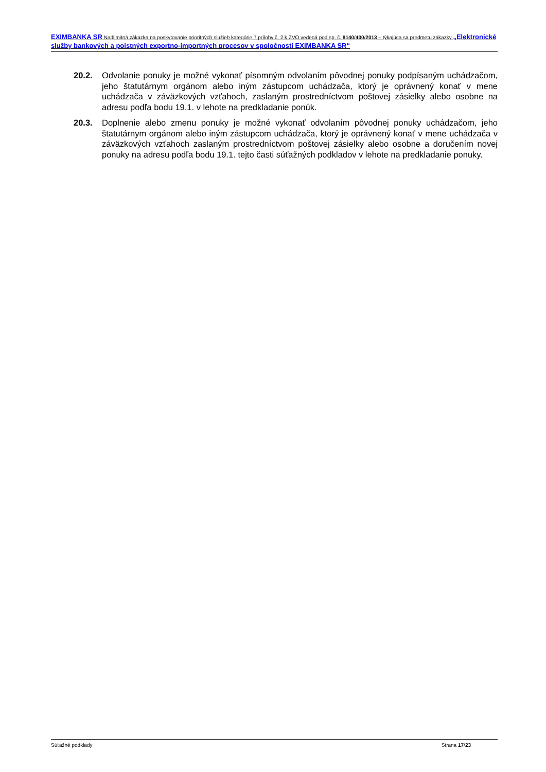EXIMBANKA SR Nadlimitná zákazka na poskytovanie prioritných služieb kategórie 7 prílohy č. 2 k ZVO vedená pod sp. č. 8140/400/2013 – týkajúca sa predmetu zákazky „Elektronické služby bankových a poistných exportno-importných procesov v spoločnosti EXIMBANKA SR“
20.2. Odvolanie ponuky je možné vykonať písomným odvolaním pôvodnej ponuky podpísaným uchádzačom, jeho štatutárnym orgánom alebo iným zástupcom uchádzača, ktorý je oprávnený konať v mene uchádzača v záväzkových vzťahoch, zaslaným prostredníctvom poštovej zásielky alebo osobne na adresu podľa bodu 19.1. v lehote na predkladanie ponúk.
20.3. Doplnenie alebo zmenu ponuky je možné vykonať odvolaním pôvodnej ponuky uchádzačom, jeho štatutárnym orgánom alebo iným zástupcom uchádzača, ktorý je oprávnený konať v mene uchádzača v záväzkových vzťahoch zaslaným prostredníctvom poštovej zásielky alebo osobne a doručením novej ponuky na adresu podľa bodu 19.1. tejto časti súťažných podkladov v lehote na predkladanie ponuky.
Súťažné podklady Strana 17/23